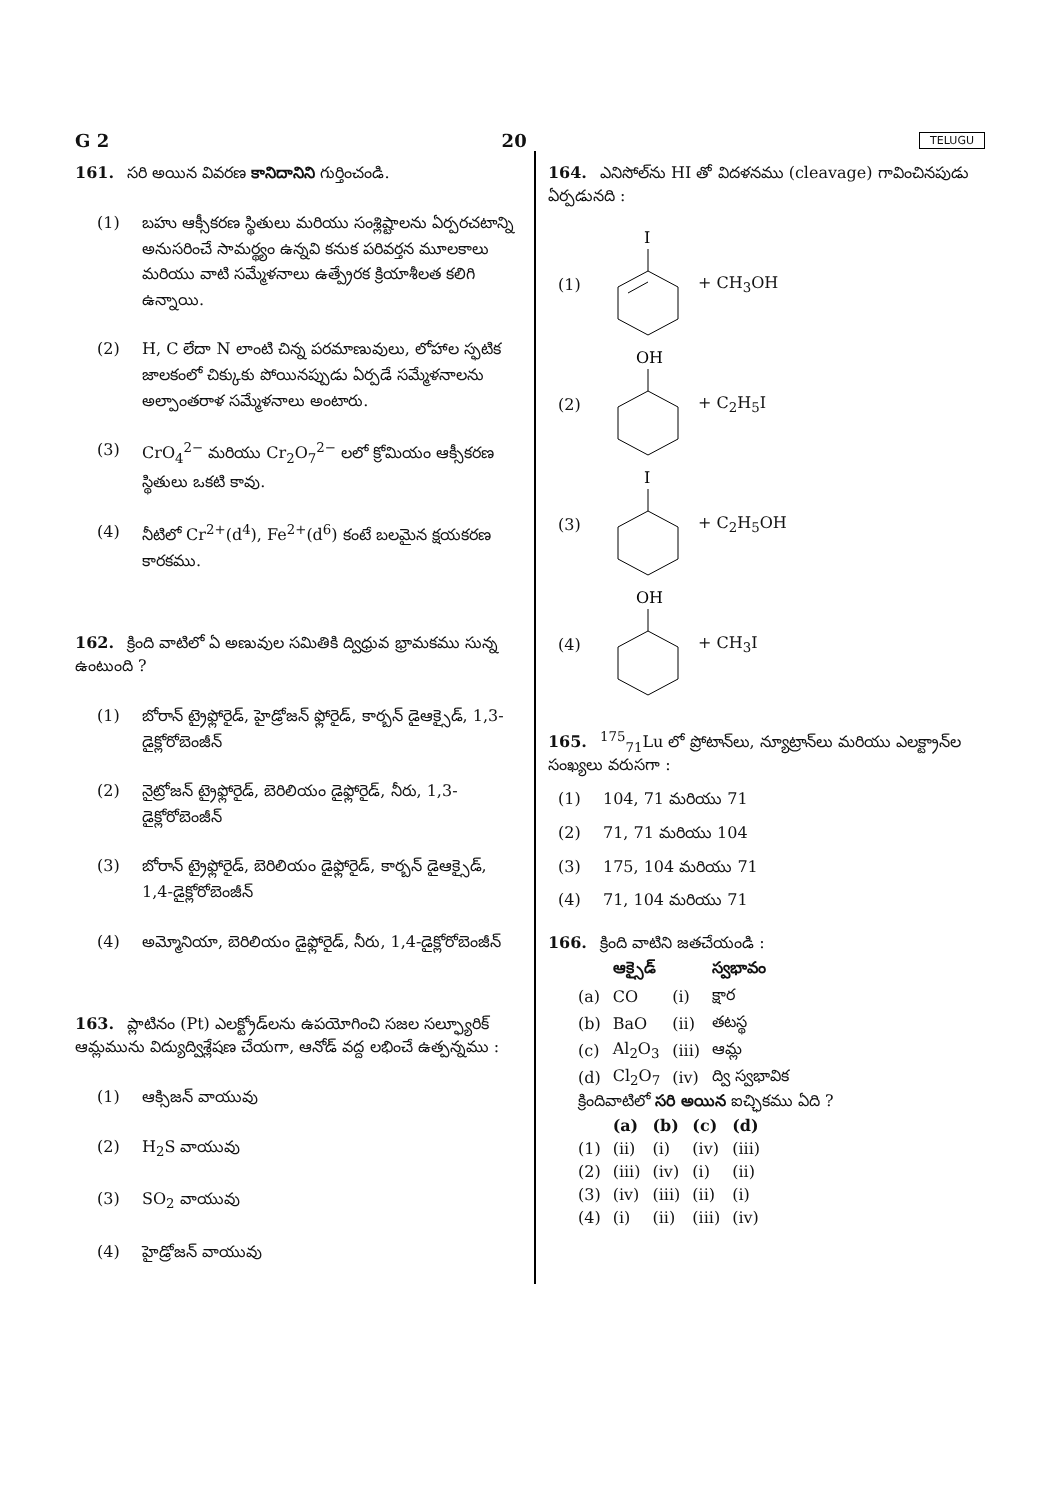G 2 20 TELUGU
161. సరి అయిన వివరణ కానిదానిని గుర్తించండి.
(1) బహు ఆక్సీకరణ స్థితులు మరియు సంశ్లిష్టాలను ఏర్పరచటాన్ని అనుసరించే సామర్థ్యం ఉన్నవి కనుక పరివర్తన మూలకాలు మరియు వాటి సమ్మేళనాలు ఉత్ప్రేరక క్రియాశీలత కలిగి ఉన్నాయి.
(2) H, C లేదా N లాంటి చిన్న పరమాణువులు, లోహాల స్ఫటిక జాలకంలో చిక్కుకు పోయినప్పుడు ఏర్పడే సమ్మేళనాలను అల్పాంతరాళ సమ్మేళనాలు అంటారు.
(3) CrO<sub>4</sub><sup>2−</sup> మరియు Cr<sub>2</sub>O<sub>7</sub><sup>2−</sup> లలో క్రోమియం ఆక్సీకరణ స్థితులు ఒకటి కావు.
(4) నీటిలో Cr<sup>2+</sup>(d<sup>4</sup>), Fe<sup>2+</sup>(d<sup>6</sup>) కంటే బలమైన క్షయకరణ కారకము.
162. క్రింది వాటిలో ఏ అణువుల సమితికి ద్విధ్రువ భ్రామకము సున్న ఉంటుంది ?
(1) బోరాన్ ట్రైఫ్లోరైడ్, హైడ్రోజన్ ఫ్లోరైడ్, కార్బన్ డైఆక్సైడ్, 1,3-డైక్లోరోబెంజీన్
(2) నైట్రోజన్ ట్రైఫ్లోరైడ్, బెరిలియం డైఫ్లోరైడ్, నీరు, 1,3-డైక్లోరోబెంజీన్
(3) బోరాన్ ట్రైఫ్లోరైడ్, బెరిలియం డైఫ్లోరైడ్, కార్బన్ డైఆక్సైడ్, 1,4-డైక్లోరోబెంజీన్
(4) అమ్మోనియా, బెరిలియం డైఫ్లోరైడ్, నీరు, 1,4-డైక్లోరోబెంజీన్
163. ప్లాటినం (Pt) ఎలక్ట్రోడ్‌లను ఉపయోగించి సజల సల్ఫ్యూరిక్ ఆమ్లమును విద్యుద్విశ్లేషణ చేయగా, ఆనోడ్ వద్ద లభించే ఉత్పన్నము :
(1) ఆక్సిజన్ వాయువు
(2) H<sub>2</sub>S వాయువు
(3) SO<sub>2</sub> వాయువు
(4) హైడ్రోజన్ వాయువు
164. ఎనిసోల్‌ను HI తో విదళనము (cleavage) గావించినపుడు ఏర్పడునది :
(1)
I
+ CH<sub>3</sub>OH
(2)
OH
+ C<sub>2</sub>H<sub>5</sub>I
(3)
I
+ C<sub>2</sub>H<sub>5</sub>OH
(4)
OH
+ CH<sub>3</sub>I
165. <sup>175</sup><sub>71</sub>Lu లో ప్రోటాన్‌లు, న్యూట్రాన్‌లు మరియు ఎలక్ట్రాన్‌ల సంఖ్యలు వరుసగా :
(1) 104, 71 మరియు 71
(2) 71, 71 మరియు 104
(3) 175, 104 మరియు 71
(4) 71, 104 మరియు 71
166. క్రింది వాటిని జతచేయండి :
| | ఆక్సైడ్ | | స్వభావం |
| --- | --- | --- | --- |
| (a) | CO | (i) | క్షార |
| (b) | BaO | (ii) | తటస్థ |
| (c) | Al<sub>2</sub>O<sub>3</sub> | (iii) | ఆమ్ల |
| (d) | Cl<sub>2</sub>O<sub>7</sub> | (iv) | ద్వి స్వభావిక |
క్రిందివాటిలో సరి అయిన ఐచ్ఛికము ఏది ?
| | (a) | (b) | (c) | (d) |
| --- | --- | --- | --- | --- |
| (1) | (ii) | (i) | (iv) | (iii) |
| (2) | (iii) | (iv) | (i) | (ii) |
| (3) | (iv) | (iii) | (ii) | (i) |
| (4) | (i) | (ii) | (iii) | (iv) |